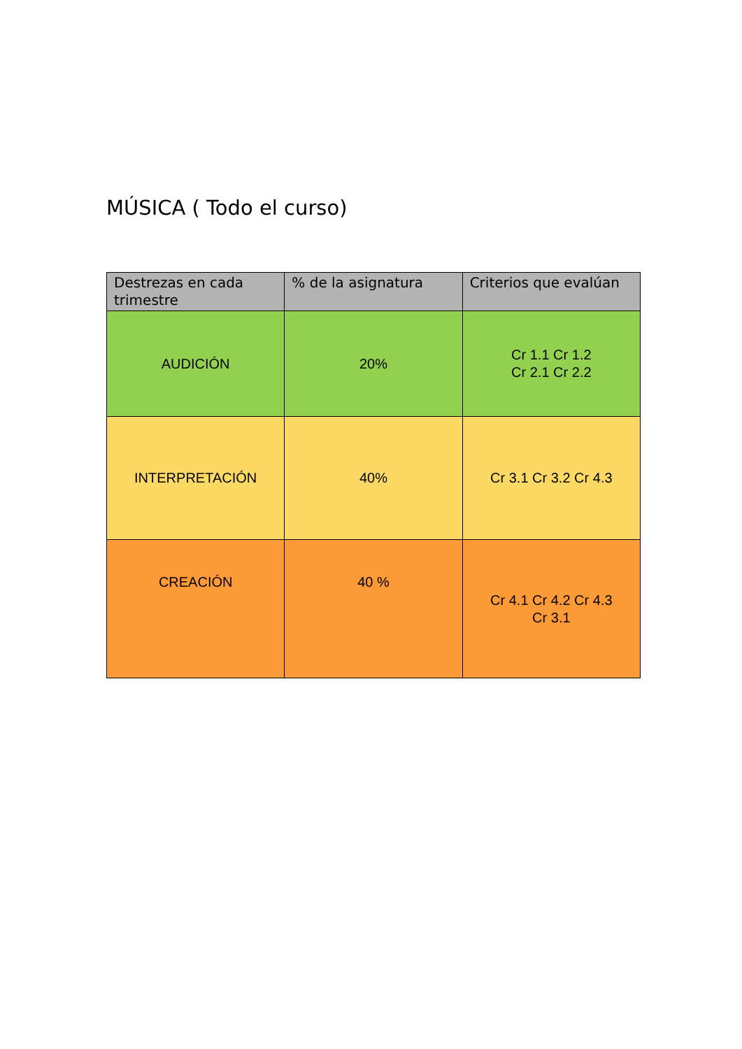MÚSICA ( Todo el curso)
| Destrezas en cada trimestre | % de la asignatura | Criterios que evalúan |
| --- | --- | --- |
| AUDICIÓN | 20% | Cr 1.1 Cr 1.2 Cr 2.1 Cr 2.2 |
| INTERPRETACIÓN | 40% | Cr 3.1 Cr 3.2 Cr 4.3 |
| CREACIÓN | 40 % | Cr 4.1 Cr 4.2 Cr 4.3 Cr 3.1 |